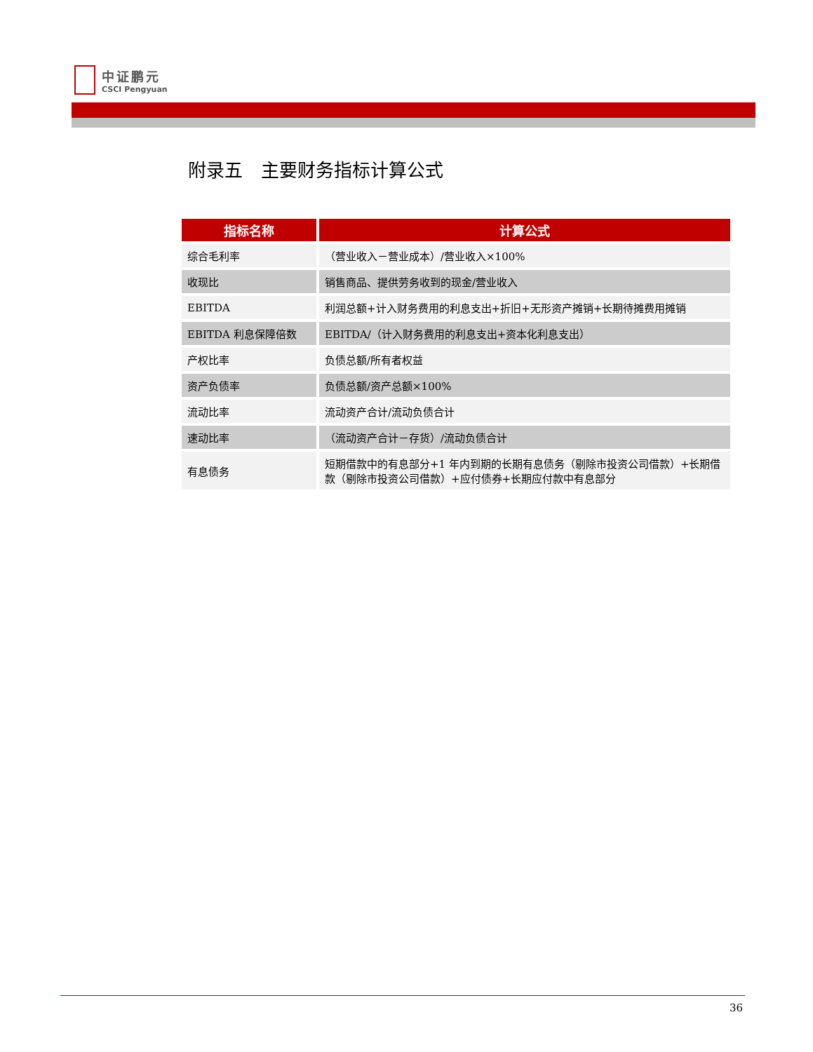中证鹏元
CSCI Pengyuan
附录五　主要财务指标计算公式
| 指标名称 | 计算公式 |
| --- | --- |
| 综合毛利率 | （营业收入－营业成本）/营业收入×100% |
| 收现比 | 销售商品、提供劳务收到的现金/营业收入 |
| EBITDA | 利润总额+计入财务费用的利息支出+折旧+无形资产摊销+长期待摊费用摊销 |
| EBITDA 利息保障倍数 | EBITDA/（计入财务费用的利息支出+资本化利息支出） |
| 产权比率 | 负债总额/所有者权益 |
| 资产负债率 | 负债总额/资产总额×100% |
| 流动比率 | 流动资产合计/流动负债合计 |
| 速动比率 | （流动资产合计－存货）/流动负债合计 |
| 有息债务 | 短期借款中的有息部分+1 年内到期的长期有息债务（剔除市投资公司借款）+长期借款（剔除市投资公司借款）+应付债券+长期应付款中有息部分 |
36